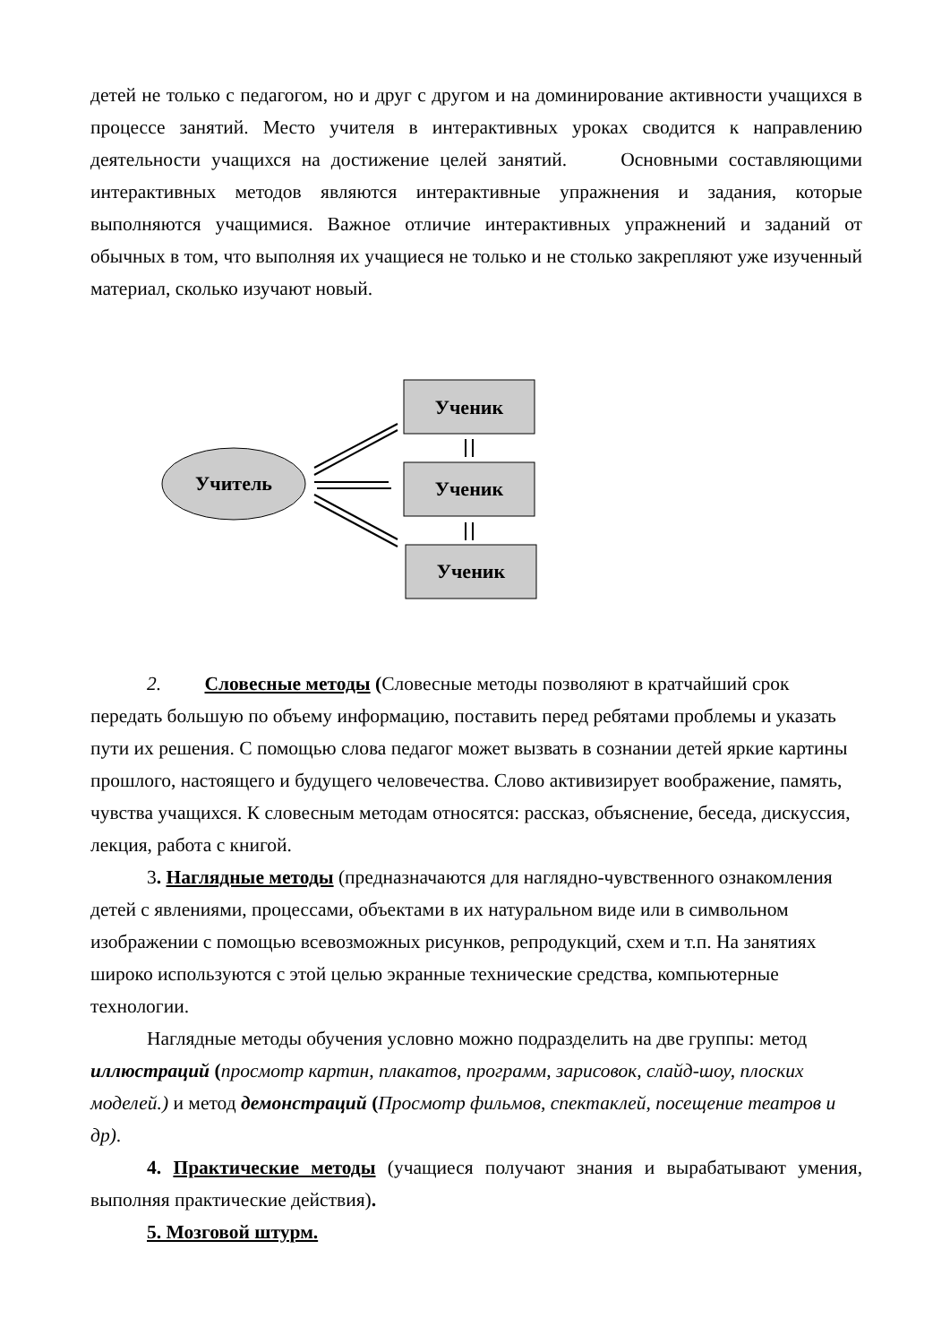детей не только с педагогом, но и друг с другом и на доминирование активности учащихся в процессе занятий. Место учителя в интерактивных уроках сводится к направлению деятельности учащихся на достижение целей занятий. Основными составляющими интерактивных методов являются интерактивные упражнения и задания, которые выполняются учащимися. Важное отличие интерактивных упражнений и заданий от обычных в том, что выполняя их учащиеся не только и не столько закрепляют уже изученный материал, сколько изучают новый.
Учитель
Ученик
Ученик
Ученик
2. Словесные методы (Словесные методы позволяют в кратчайший срок передать большую по объему информацию, поставить перед ребятами проблемы и указать пути их решения. С помощью слова педагог может вызвать в сознании детей яркие картины прошлого, настоящего и будущего человечества. Слово активизирует воображение, память, чувства учащихся. К словесным методам относятся: рассказ, объяснение, беседа, дискуссия, лекция, работа с книгой.
3. Наглядные методы (предназначаются для наглядно-чувственного ознакомления детей с явлениями, процессами, объектами в их натуральном виде или в символьном изображении с помощью всевозможных рисунков, репродукций, схем и т.п. На занятиях широко используются с этой целью экранные технические средства, компьютерные технологии.
Наглядные методы обучения условно можно подразделить на две группы: метод иллюстраций (просмотр картин, плакатов, программ, зарисовок, слайд-шоу, плоских моделей.) и метод демонстраций (Просмотр фильмов, спектаклей, посещение театров и др).
4. Практические методы (учащиеся получают знания и вырабатывают умения, выполняя практические действия).
5. Мозговой штурм.